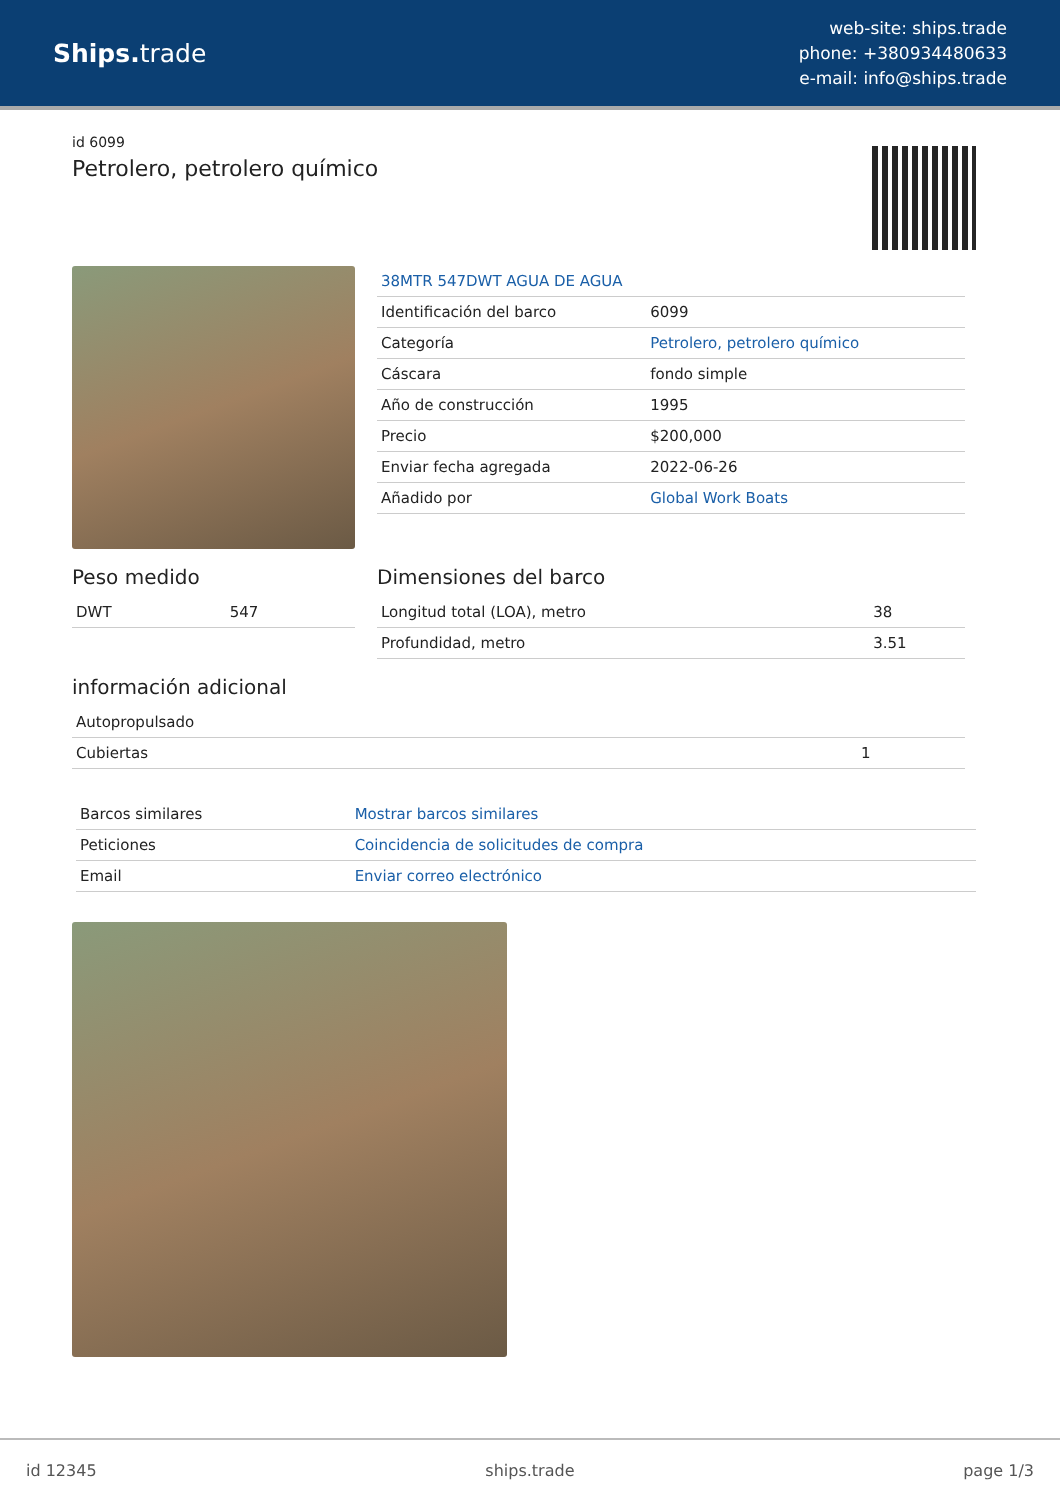Ships. trade
web-site: ships.trade
phone: +380934480633
e-mail: info@ships.trade
id 6099
Petrolero, petrolero químico
| 38MTR 547DWT AGUA DE AGUA | |
| Identificación del barco | 6099 |
| Categoría | Petrolero, petrolero químico |
| Cáscara | fondo simple |
| Año de construcción | 1995 |
| Precio | $200,000 |
| Enviar fecha agregada | 2022-06-26 |
| Añadido por | Global Work Boats |
Peso medido
| DWT | 547 |
Dimensiones del barco
| Longitud total (LOA), metro | 38 |
| Profundidad, metro | 3.51 |
información adicional
| Autopropulsado | |
| Cubiertas | 1 |
| Barcos similares | Mostrar barcos similares |
| Peticiones | Coincidencia de solicitudes de compra |
| Email | Enviar correo electrónico |
id 12345 ships.trade page 1/3